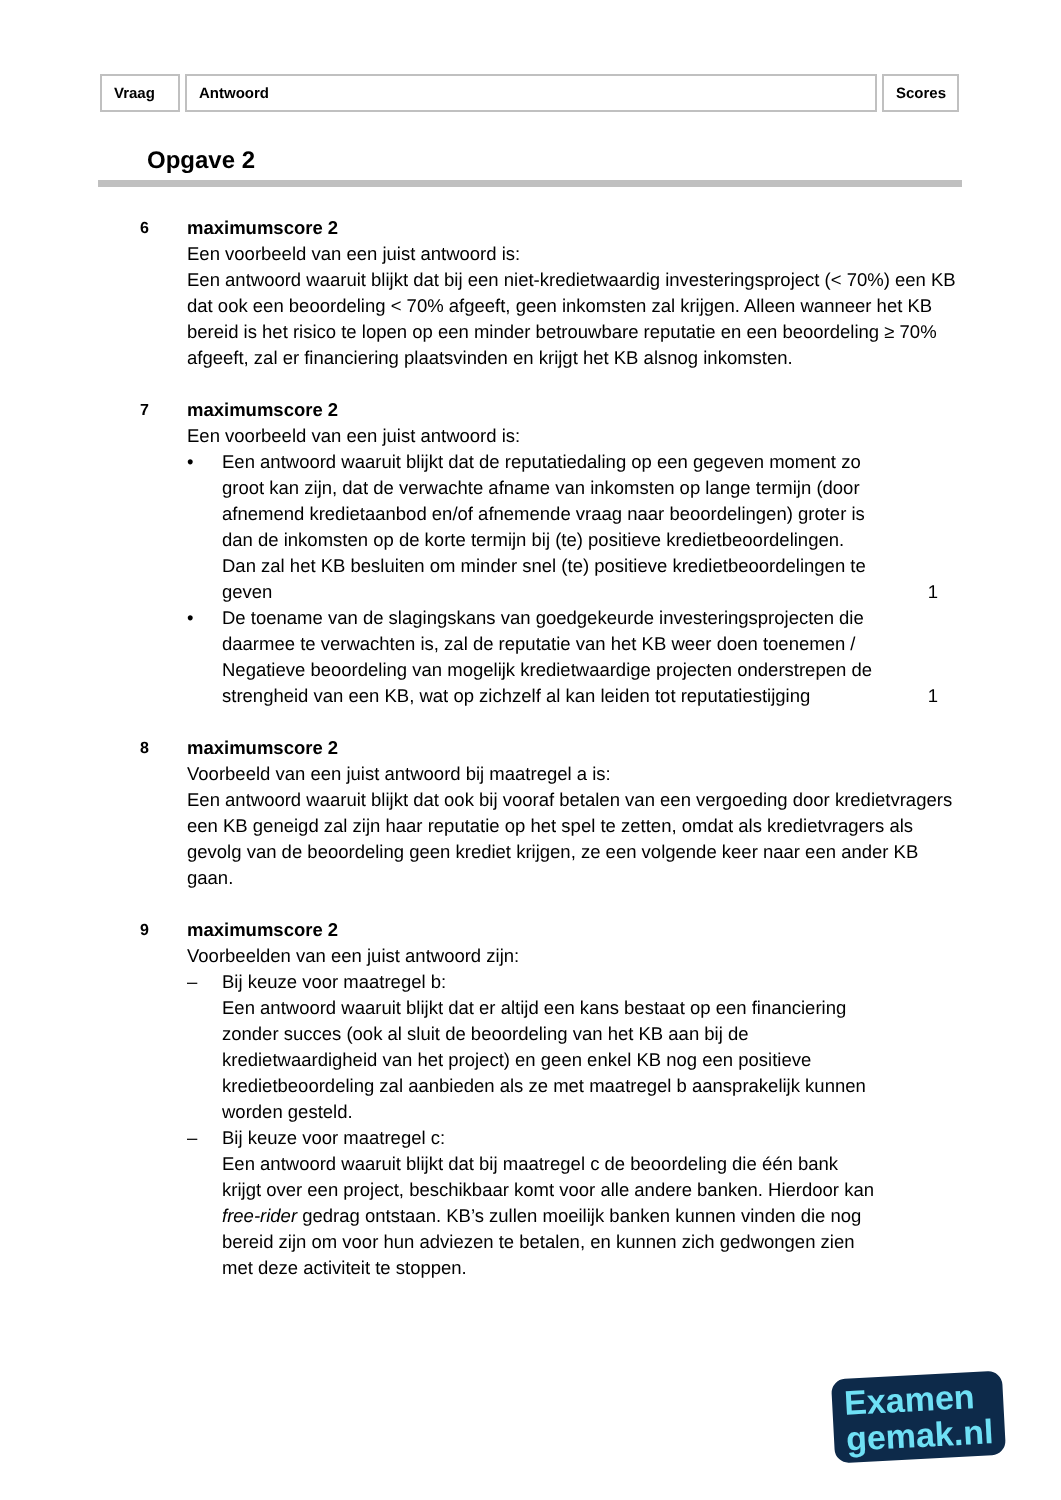Vraag Antwoord Scores
Opgave 2
6
maximumscore 2
Een voorbeeld van een juist antwoord is:
Een antwoord waaruit blijkt dat bij een niet-kredietwaardig investeringsproject (< 70%) een KB dat ook een beoordeling < 70% afgeeft, geen inkomsten zal krijgen. Alleen wanneer het KB bereid is het risico te lopen op een minder betrouwbare reputatie en een beoordeling ≥ 70% afgeeft, zal er financiering plaatsvinden en krijgt het KB alsnog inkomsten.
7
maximumscore 2
Een voorbeeld van een juist antwoord is:
• Een antwoord waaruit blijkt dat de reputatiedaling op een gegeven moment zo groot kan zijn, dat de verwachte afname van inkomsten op lange termijn (door afnemend kredietaanbod en/of afnemende vraag naar beoordelingen) groter is dan de inkomsten op de korte termijn bij (te) positieve kredietbeoordelingen. Dan zal het KB besluiten om minder snel (te) positieve kredietbeoordelingen te geven
1
• De toename van de slagingskans van goedgekeurde investeringsprojecten die daarmee te verwachten is, zal de reputatie van het KB weer doen toenemen / Negatieve beoordeling van mogelijk kredietwaardige projecten onderstrepen de strengheid van een KB, wat op zichzelf al kan leiden tot reputatiestijging
1
8
maximumscore 2
Voorbeeld van een juist antwoord bij maatregel a is:
Een antwoord waaruit blijkt dat ook bij vooraf betalen van een vergoeding door kredietvragers een KB geneigd zal zijn haar reputatie op het spel te zetten, omdat als kredietvragers als gevolg van de beoordeling geen krediet krijgen, ze een volgende keer naar een ander KB gaan.
9
maximumscore 2
Voorbeelden van een juist antwoord zijn:
– Bij keuze voor maatregel b:
Een antwoord waaruit blijkt dat er altijd een kans bestaat op een financiering zonder succes (ook al sluit de beoordeling van het KB aan bij de kredietwaardigheid van het project) en geen enkel KB nog een positieve kredietbeoordeling zal aanbieden als ze met maatregel b aansprakelijk kunnen worden gesteld.
– Bij keuze voor maatregel c:
Een antwoord waaruit blijkt dat bij maatregel c de beoordeling die één bank krijgt over een project, beschikbaar komt voor alle andere banken. Hierdoor kan free-rider gedrag ontstaan. KB’s zullen moeilijk banken kunnen vinden die nog bereid zijn om voor hun adviezen te betalen, en kunnen zich gedwongen zien met deze activiteit te stoppen.
Examen
gemak.nl